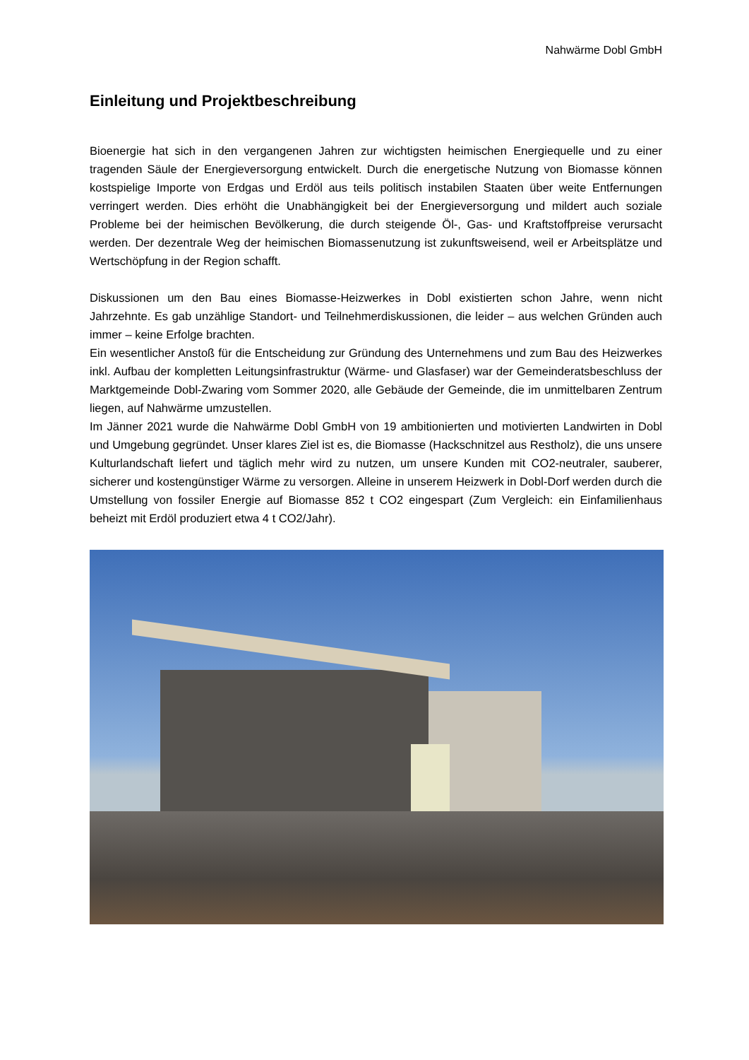Nahwärme Dobl GmbH
Einleitung und Projektbeschreibung
Bioenergie hat sich in den vergangenen Jahren zur wichtigsten heimischen Energiequelle und zu einer tragenden Säule der Energieversorgung entwickelt. Durch die energetische Nutzung von Biomasse können kostspielige Importe von Erdgas und Erdöl aus teils politisch instabilen Staaten über weite Entfernungen verringert werden. Dies erhöht die Unabhängigkeit bei der Energieversorgung und mildert auch soziale Probleme bei der heimischen Bevölkerung, die durch steigende Öl-, Gas- und Kraftstoffpreise verursacht werden. Der dezentrale Weg der heimischen Biomassenutzung ist zukunftsweisend, weil er Arbeitsplätze und Wertschöpfung in der Region schafft.
Diskussionen um den Bau eines Biomasse-Heizwerkes in Dobl existierten schon Jahre, wenn nicht Jahrzehnte. Es gab unzählige Standort- und Teilnehmerdiskussionen, die leider – aus welchen Gründen auch immer – keine Erfolge brachten.
Ein wesentlicher Anstoß für die Entscheidung zur Gründung des Unternehmens und zum Bau des Heizwerkes inkl. Aufbau der kompletten Leitungsinfrastruktur (Wärme- und Glasfaser) war der Gemeinderatsbeschluss der Marktgemeinde Dobl-Zwaring vom Sommer 2020, alle Gebäude der Gemeinde, die im unmittelbaren Zentrum liegen, auf Nahwärme umzustellen.
Im Jänner 2021 wurde die Nahwärme Dobl GmbH von 19 ambitionierten und motivierten Landwirten in Dobl und Umgebung gegründet. Unser klares Ziel ist es, die Biomasse (Hackschnitzel aus Restholz), die uns unsere Kulturlandschaft liefert und täglich mehr wird zu nutzen, um unsere Kunden mit CO2-neutraler, sauberer, sicherer und kostengünstiger Wärme zu versorgen. Alleine in unserem Heizwerk in Dobl-Dorf werden durch die Umstellung von fossiler Energie auf Biomasse 852 t CO2 eingespart (Zum Vergleich: ein Einfamilienhaus beheizt mit Erdöl produziert etwa 4 t CO2/Jahr).